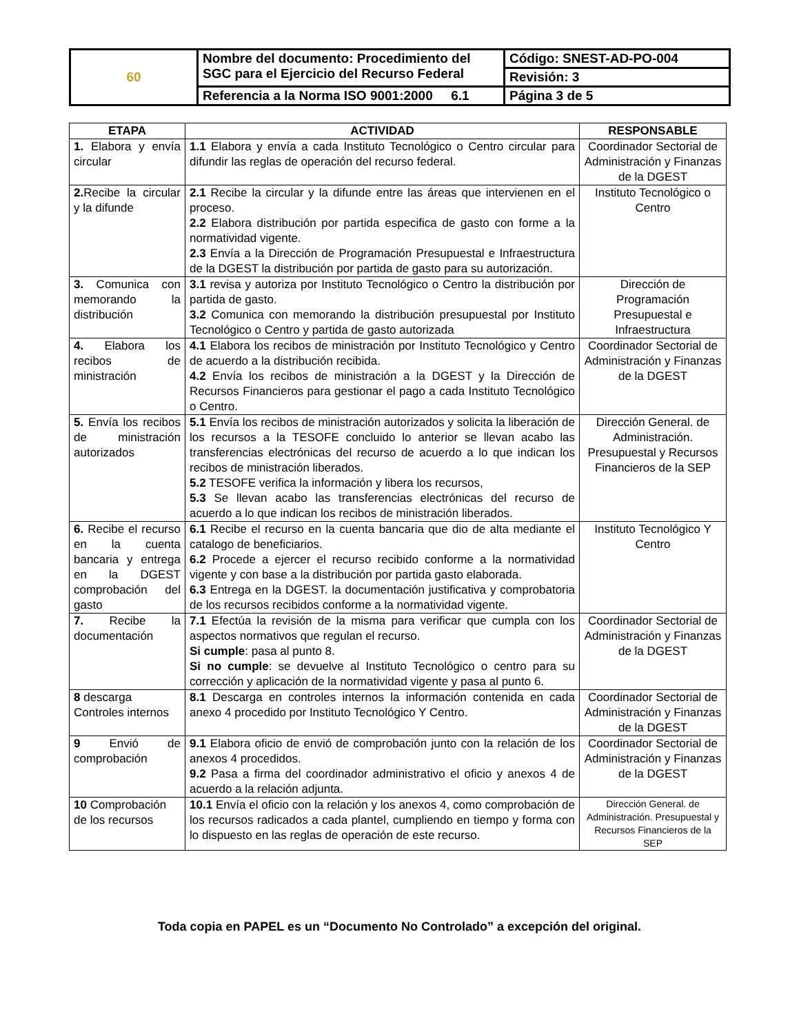| 60 | Nombre del documento: Procedimiento del SGC para el Ejercicio del Recurso Federal | Código: SNEST-AD-PO-004 |
| | | Revisión: 3 |
| | Referencia a la Norma ISO 9001:2000 6.1 | Página 3 de 5 |
| ETAPA | ACTIVIDAD | RESPONSABLE |
| --- | --- | --- |
| 1. Elabora y envía circular | 1.1 Elabora y envía a cada Instituto Tecnológico o Centro circular para difundir las reglas de operación del recurso federal. | Coordinador Sectorial de Administración y Finanzas de la DGEST |
| 2. Recibe la circular y la difunde | 2.1 Recibe la circular y la difunde entre las áreas que intervienen en el proceso. 2.2 Elabora distribución por partida especifica de gasto con forme a la normatividad vigente. 2.3 Envía a la Dirección de Programación Presupuestal e Infraestructura de la DGEST la distribución por partida de gasto para su autorización. | Instituto Tecnológico o Centro |
| 3. Comunica con memorando la distribución | 3.1 revisa y autoriza por Instituto Tecnológico o Centro la distribución por partida de gasto. 3.2 Comunica con memorando la distribución presupuestal por Instituto Tecnológico o Centro y partida de gasto autorizada | Dirección de Programación Presupuestal e Infraestructura |
| 4. Elabora los recibos de ministración | 4.1 Elabora los recibos de ministración por Instituto Tecnológico y Centro de acuerdo a la distribución recibida. 4.2 Envía los recibos de ministración a la DGEST y la Dirección de Recursos Financieros para gestionar el pago a cada Instituto Tecnológico o Centro. | Coordinador Sectorial de Administración y Finanzas de la DGEST |
| 5. Envía los recibos de ministración autorizados | 5.1 Envía los recibos de ministración autorizados y solicita la liberación de los recursos a la TESOFE concluido lo anterior se llevan acabo las transferencias electrónicas del recurso de acuerdo a lo que indican los recibos de ministración liberados. 5.2 TESOFE verifica la información y libera los recursos, 5.3 Se llevan acabo las transferencias electrónicas del recurso de acuerdo a lo que indican los recibos de ministración liberados. | Dirección General. de Administración. Presupuestal y Recursos Financieros de la SEP |
| 6. Recibe el recurso en la cuenta bancaria y entrega en la DGEST comprobación del gasto | 6.1 Recibe el recurso en la cuenta bancaria que dio de alta mediante el catalogo de beneficiarios. 6.2 Procede a ejercer el recurso recibido conforme a la normatividad vigente y con base a la distribución por partida gasto elaborada. 6.3 Entrega en la DGEST. la documentación justificativa y comprobatoria de los recursos recibidos conforme a la normatividad vigente. | Instituto Tecnológico Y Centro |
| 7. Recibe la documentación | 7.1 Efectúa la revisión de la misma para verificar que cumpla con los aspectos normativos que regulan el recurso. Si cumple : pasa al punto 8. Si no cumple : se devuelve al Instituto Tecnológico o centro para su corrección y aplicación de la normatividad vigente y pasa al punto 6. | Coordinador Sectorial de Administración y Finanzas de la DGEST |
| 8 descarga Controles internos | 8.1 Descarga en controles internos la información contenida en cada anexo 4 procedido por Instituto Tecnológico Y Centro. | Coordinador Sectorial de Administración y Finanzas de la DGEST |
| 9 Envió de comprobación | 9.1 Elabora oficio de envió de comprobación junto con la relación de los anexos 4 procedidos. 9.2 Pasa a firma del coordinador administrativo el oficio y anexos 4 de acuerdo a la relación adjunta. | Coordinador Sectorial de Administración y Finanzas de la DGEST |
| 10 Comprobación de los recursos | 10.1 Envía el oficio con la relación y los anexos 4, como comprobación de los recursos radicados a cada plantel, cumpliendo en tiempo y forma con lo dispuesto en las reglas de operación de este recurso. | Dirección General. de Administración. Presupuestal y Recursos Financieros de la SEP |
Toda copia en PAPEL es un “Documento No Controlado” a excepción del original.